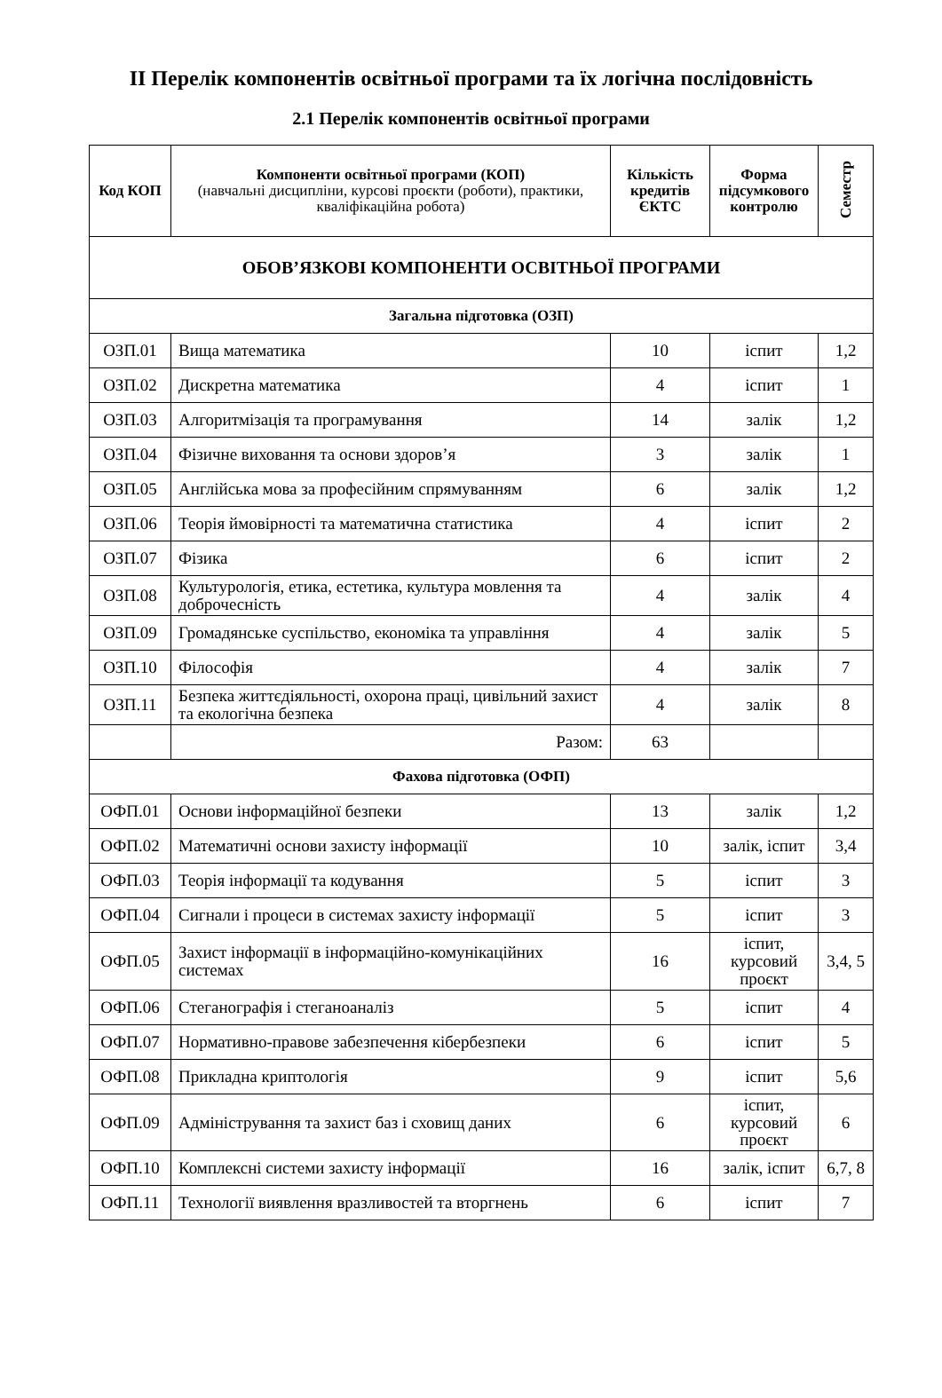ІІ Перелік компонентів освітньої програми та їх логічна послідовність
2.1 Перелік компонентів освітньої програми
| Код КОП | Компоненти освітньої програми (КОП) (навчальні дисципліни, курсові проєкти (роботи), практики, кваліфікаційна робота) | Кількість кредитів ЄКТС | Форма підсумкового контролю | Семестр |
| --- | --- | --- | --- | --- |
| ОБОВ’ЯЗКОВІ КОМПОНЕНТИ ОСВІТНЬОЇ ПРОГРАМИ | | | | |
| Загальна підготовка (ОЗП) | | | | |
| ОЗП.01 | Вища математика | 10 | іспит | 1,2 |
| ОЗП.02 | Дискретна математика | 4 | іспит | 1 |
| ОЗП.03 | Алгоритмізація та програмування | 14 | залік | 1,2 |
| ОЗП.04 | Фізичне виховання та основи здоров’я | 3 | залік | 1 |
| ОЗП.05 | Англійська мова за професійним спрямуванням | 6 | залік | 1,2 |
| ОЗП.06 | Теорія ймовірності та математична статистика | 4 | іспит | 2 |
| ОЗП.07 | Фізика | 6 | іспит | 2 |
| ОЗП.08 | Культурологія, етика, естетика, культура мовлення та доброчесність | 4 | залік | 4 |
| ОЗП.09 | Громадянське суспільство, економіка та управління | 4 | залік | 5 |
| ОЗП.10 | Філософія | 4 | залік | 7 |
| ОЗП.11 | Безпека життєдіяльності, охорона праці, цивільний захист та екологічна безпека | 4 | залік | 8 |
| | Разом: | 63 | | |
| Фахова підготовка (ОФП) | | | | |
| ОФП.01 | Основи інформаційної безпеки | 13 | залік | 1,2 |
| ОФП.02 | Математичні основи захисту інформації | 10 | залік, іспит | 3,4 |
| ОФП.03 | Теорія інформації та кодування | 5 | іспит | 3 |
| ОФП.04 | Сигнали і процеси в системах захисту інформації | 5 | іспит | 3 |
| ОФП.05 | Захист інформації в інформаційно-комунікаційних системах | 16 | іспит, курсовий проєкт | 3,4, 5 |
| ОФП.06 | Стеганографія і стеганоаналіз | 5 | іспит | 4 |
| ОФП.07 | Нормативно-правове забезпечення кібербезпеки | 6 | іспит | 5 |
| ОФП.08 | Прикладна криптологія | 9 | іспит | 5,6 |
| ОФП.09 | Адміністрування та захист баз і сховищ даних | 6 | іспит, курсовий проєкт | 6 |
| ОФП.10 | Комплексні системи захисту інформації | 16 | залік, іспит | 6,7, 8 |
| ОФП.11 | Технології виявлення вразливостей та вторгнень | 6 | іспит | 7 |